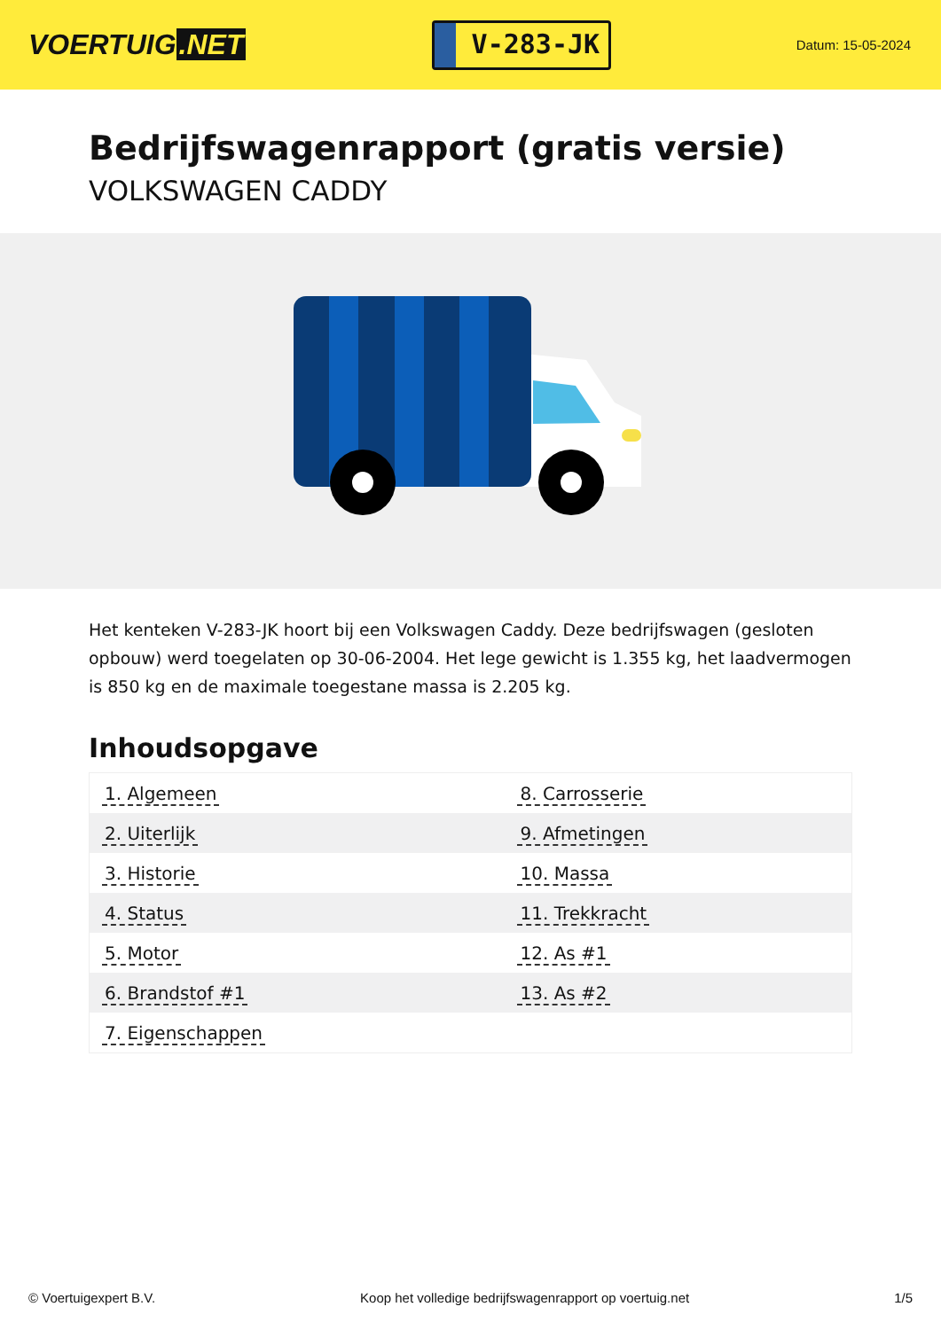VOERTUIG.NET
V-283-JK
Datum: 15-05-2024
Bedrijfswagenrapport (gratis versie)
VOLKSWAGEN CADDY
Het kenteken V-283-JK hoort bij een Volkswagen Caddy. Deze bedrijfswagen (gesloten opbouw) werd toegelaten op 30-06-2004. Het lege gewicht is 1.355 kg, het laadvermogen is 850 kg en de maximale toegestane massa is 2.205 kg.
Inhoudsopgave
| 1. Algemeen | 8. Carrosserie |
| 2. Uiterlijk | 9. Afmetingen |
| 3. Historie | 10. Massa |
| 4. Status | 11. Trekkracht |
| 5. Motor | 12. As #1 |
| 6. Brandstof #1 | 13. As #2 |
| 7. Eigenschappen | |
© Voertuigexpert B.V. Koop het volledige bedrijfswagenrapport op voertuig.net 1/5